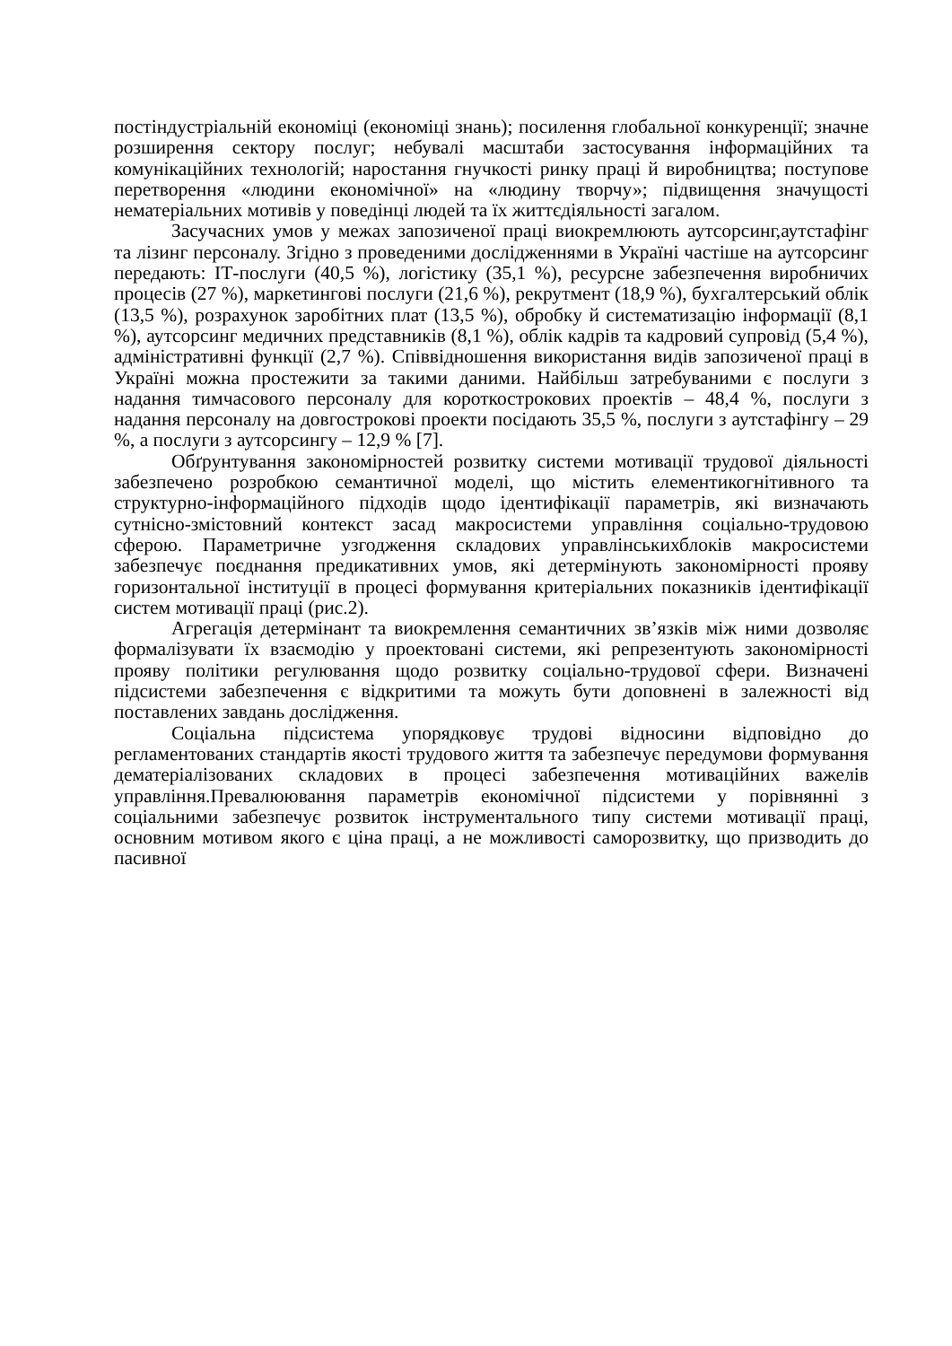постіндустріальній економіці (економіці знань); посилення глобальної конкуренції; значне розширення сектору послуг; небувалі масштаби застосування інформаційних та комунікаційних технологій; наростання гнучкості ринку праці й виробництва; поступове перетворення «людини економічної» на «людину творчу»; підвищення значущості нематеріальних мотивів у поведінці людей та їх життєдіяльності загалом.
Засучасних умов у межах запозиченої праці виокремлюють аутсорсинг,аутстафінг та лізинг персоналу. Згідно з проведеними дослідженнями в Україні частіше на аутсорсинг передають: ІТ-послуги (40,5 %), логістику (35,1 %), ресурсне забезпечення виробничих процесів (27 %), маркетингові послуги (21,6 %), рекрутмент (18,9 %), бухгалтерський облік (13,5 %), розрахунок заробітних плат (13,5 %), обробку й систематизацію інформації (8,1 %), аутсорсинг медичних представників (8,1 %), облік кадрів та кадровий супровід (5,4 %), адміністративні функції (2,7 %). Співвідношення використання видів запозиченої праці в Україні можна простежити за такими даними. Найбільш затребуваними є послуги з надання тимчасового персоналу для короткострокових проектів – 48,4 %, послуги з надання персоналу на довгострокові проекти посідають 35,5 %, послуги з аутстафінгу – 29 %, а послуги з аутсорсингу – 12,9 % [7].
Обґрунтування закономірностей розвитку системи мотивації трудової діяльності забезпечено розробкою семантичної моделі, що містить елементикогнітивного та структурно-інформаційного підходів щодо ідентифікації параметрів, які визначають сутнісно-змістовний контекст засад макросистеми управління соціально-трудовою сферою. Параметричне узгодження складових управлінськихблоків макросистеми забезпечує поєднання предикативних умов, які детермінують закономірності прояву горизонтальної інституції в процесі формування критеріальних показників ідентифікації систем мотивації праці (рис.2).
Агрегація детермінант та виокремлення семантичних зв’язків між ними дозволяє формалізувати їх взаємодію у проектовані системи, які репрезентують закономірності прояву політики регулювання щодо розвитку соціально-трудової сфери. Визначені підсистеми забезпечення є відкритими та можуть бути доповнені в залежності від поставлених завдань дослідження.
Соціальна підсистема упорядковує трудові відносини відповідно до регламентованих стандартів якості трудового життя та забезпечує передумови формування дематеріалізованих складових в процесі забезпечення мотиваційних важелів управління.Превалюювання параметрів економічної підсистеми у порівнянні з соціальними забезпечує розвиток інструментального типу системи мотивації праці, основним мотивом якого є ціна праці, а не можливості саморозвитку, що призводить до пасивної